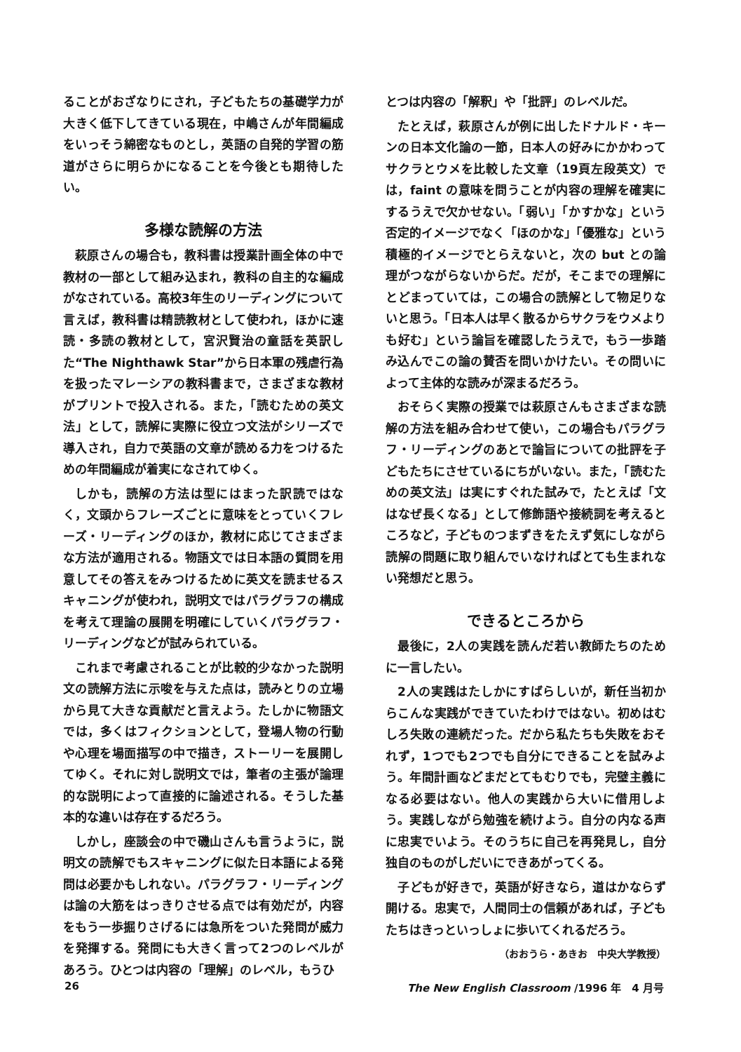ることがおざなりにされ，子どもたちの基礎学力が大きく低下してきている現在，中嶋さんが年間編成をいっそう綿密なものとし，英語の自発的学習の筋道がさらに明らかになることを今後とも期待したい。
多様な読解の方法
萩原さんの場合も，教科書は授業計画全体の中で教材の一部として組み込まれ，教科の自主的な編成がなされている。高校3年生のリーディングについて言えば，教科書は精読教材として使われ，ほかに速読・多読の教材として，宮沢賢治の童話を英訳した“The Nighthawk Star”から日本軍の残虐行為を扱ったマレーシアの教科書まで，さまざまな教材がプリントで投入される。また，「読むための英文法」として，読解に実際に役立つ文法がシリーズで導入され，自力で英語の文章が読める力をつけるための年間編成が着実になされてゆく。
しかも，読解の方法は型にはまった訳読ではなく，文頭からフレーズごとに意味をとっていくフレーズ・リーディングのほか，教材に応じてさまざまな方法が適用される。物語文では日本語の質問を用意してその答えをみつけるために英文を読ませるスキャニングが使われ，説明文ではパラグラフの構成を考えて理論の展開を明確にしていくパラグラフ・リーディングなどが試みられている。
これまで考慮されることが比較的少なかった説明文の読解方法に示唆を与えた点は，読みとりの立場から見て大きな貢献だと言えよう。たしかに物語文では，多くはフィクションとして，登場人物の行動や心理を場面描写の中で描き，ストーリーを展開してゆく。それに対し説明文では，筆者の主張が論理的な説明によって直接的に論述される。そうした基本的な違いは存在するだろう。
しかし，座談会の中で磯山さんも言うように，説明文の読解でもスキャニングに似た日本語による発問は必要かもしれない。パラグラフ・リーディングは論の大筋をはっきりさせる点では有効だが，内容をもう一歩掘りさげるには急所をついた発問が威力を発揮する。発問にも大きく言って2つのレベルがあろう。ひとつは内容の「理解」のレベル，もうひ
とつは内容の「解釈」や「批評」のレベルだ。
たとえば，萩原さんが例に出したドナルド・キーンの日本文化論の一節，日本人の好みにかかわってサクラとウメを比較した文章（19頁左段英文）では，faint の意味を問うことが内容の理解を確実にするうえで欠かせない。「弱い」「かすかな」という否定的イメージでなく「ほのかな」「優雅な」という積極的イメージでとらえないと，次の but との論理がつながらないからだ。だが，そこまでの理解にとどまっていては，この場合の読解として物足りないと思う。「日本人は早く散るからサクラをウメよりも好む」という論旨を確認したうえで，もう一歩踏み込んでこの論の賛否を問いかけたい。その問いによって主体的な読みが深まるだろう。
おそらく実際の授業では萩原さんもさまざまな読解の方法を組み合わせて使い，この場合もパラグラフ・リーディングのあとで論旨についての批評を子どもたちにさせているにちがいない。また，「読むための英文法」は実にすぐれた試みで，たとえば「文はなぜ長くなる」として修飾語や接続詞を考えるところなど，子どものつまずきをたえず気にしながら読解の問題に取り組んでいなければとても生まれない発想だと思う。
できるところから
最後に，2人の実践を読んだ若い教師たちのために一言したい。
2人の実践はたしかにすばらしいが，新任当初からこんな実践ができていたわけではない。初めはむしろ失敗の連続だった。だから私たちも失敗をおそれず，1つでも2つでも自分にできることを試みよう。年間計画などまだとてもむりでも，完璧主義になる必要はない。他人の実践から大いに借用しよう。実践しながら勉強を続けよう。自分の内なる声に忠実でいよう。そのうちに自己を再発見し，自分独自のものがしだいにできあがってくる。
子どもが好きで，英語が好きなら，道はかならず開ける。忠実で，人間同士の信頼があれば，子どもたちはきっといっしょに歩いてくれるだろう。
（おおうら・あきお　中央大学教授）
26 The New English Classroom /1996 年　4 月号